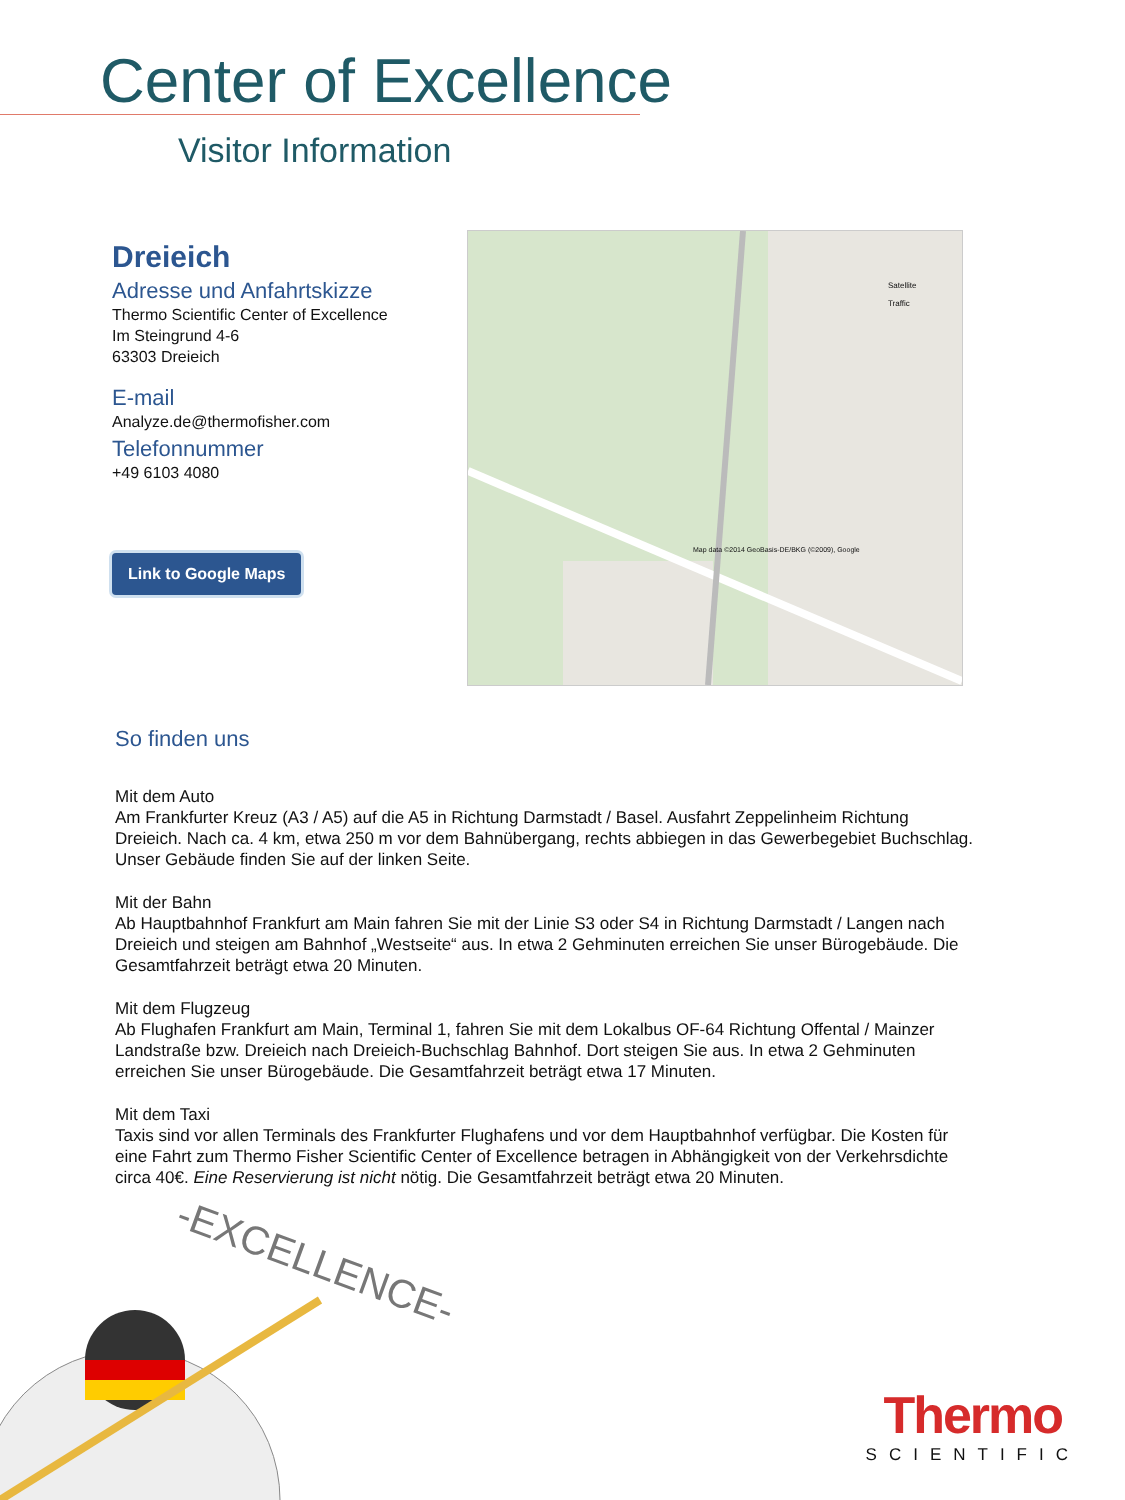Center of Excellence
Visitor Information
Dreieich
Adresse und Anfahrtskizze
Thermo Scientific Center of Excellence
Im Steingrund 4-6
63303 Dreieich
E-mail
Analyze.de@thermofisher.com
Telefonnummer
+49 6103 4080
Link to Google Maps
Satellite
Traffic
Map data ©2014 GeoBasis-DE/BKG (©2009), Google
So finden uns
Mit dem Auto
Am Frankfurter Kreuz (A3 / A5) auf die A5 in Richtung Darmstadt / Basel. Ausfahrt Zeppelinheim Richtung Dreieich. Nach ca. 4 km, etwa 250 m vor dem Bahnübergang, rechts abbiegen in das Gewerbegebiet Buchschlag. Unser Gebäude finden Sie auf der linken Seite.
Mit der Bahn
Ab Hauptbahnhof Frankfurt am Main fahren Sie mit der Linie S3 oder S4 in Richtung Darmstadt / Langen nach Dreieich und steigen am Bahnhof „Westseite“ aus. In etwa 2 Gehminuten erreichen Sie unser Bürogebäude. Die Gesamtfahrzeit beträgt etwa 20 Minuten.
Mit dem Flugzeug
Ab Flughafen Frankfurt am Main, Terminal 1, fahren Sie mit dem Lokalbus OF-64 Richtung Offental / Mainzer Landstraße bzw. Dreieich nach Dreieich-Buchschlag Bahnhof. Dort steigen Sie aus. In etwa 2 Gehminuten erreichen Sie unser Bürogebäude. Die Gesamtfahrzeit beträgt etwa 17 Minuten.
Mit dem Taxi
Taxis sind vor allen Terminals des Frankfurter Flughafens und vor dem Hauptbahnhof verfügbar. Die Kosten für eine Fahrt zum Thermo Fisher Scientific Center of Excellence betragen in Abhängigkeit von der Verkehrsdichte circa 40€. Eine Reservierung ist nicht nötig. Die Gesamtfahrzeit beträgt etwa 20 Minuten.
-EXCELLENCE-
Thermo
SCIENTIFIC